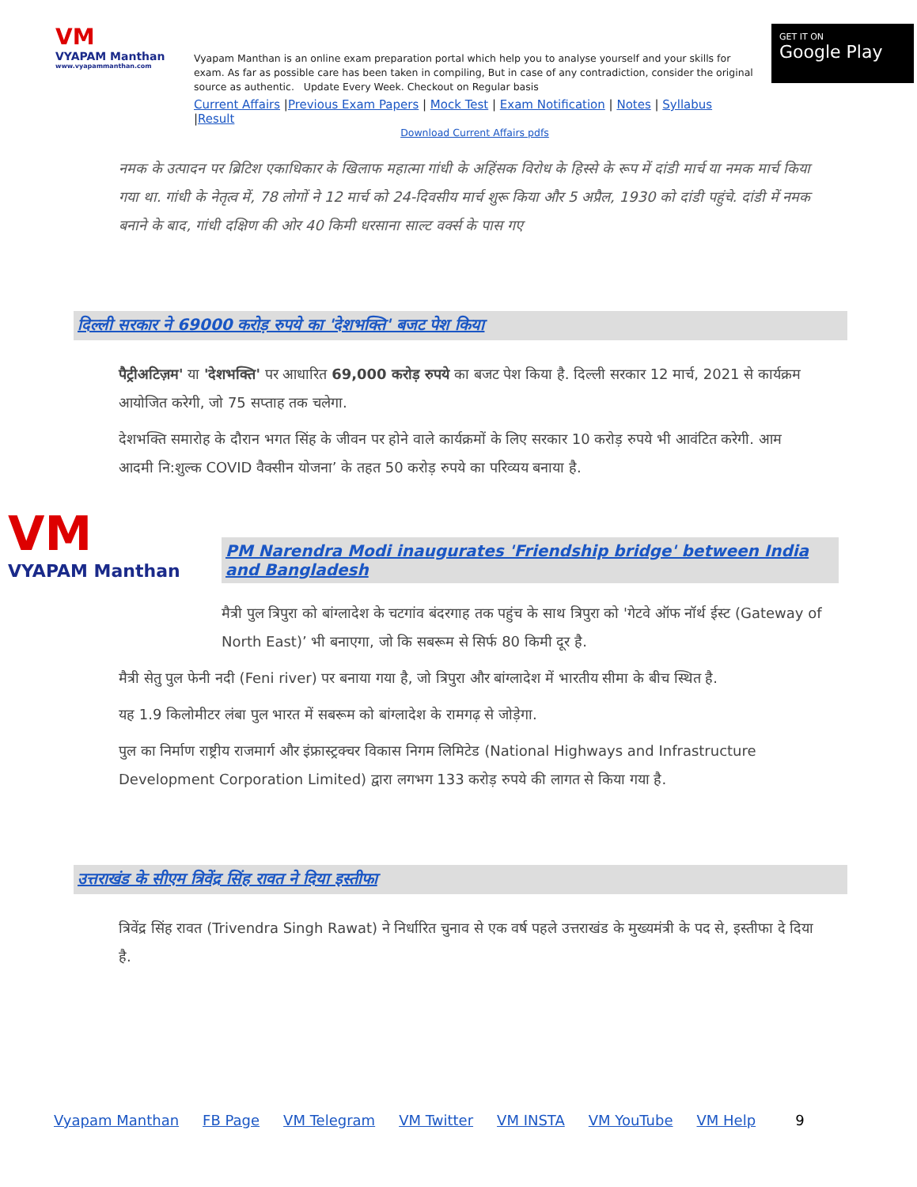VM
VYAPAM Manthan
www.vyapammanthan.com
Vyapam Manthan is an online exam preparation portal which help you to analyse yourself and your skills for exam. As far as possible care has been taken in compiling, But in case of any contradiction, consider the original source as authentic. Update Every Week. Checkout on Regular basis
Current Affairs |Previous Exam Papers | Mock Test | Exam Notification | Notes | Syllabus |Result
Download Current Affairs pdfs
GET IT ON
Google Play
नमक के उत्पादन पर ब्रिटिश एकाधिकार के खिलाफ महात्मा गांधी के अहिंसक विरोध के हिस्से के रूप में दांडी मार्च या नमक मार्च किया गया था. गांधी के नेतृत्व में, 78 लोगों ने 12 मार्च को 24-दिवसीय मार्च शुरू किया और 5 अप्रैल, 1930 को दांडी पहुंचे. दांडी में नमक बनाने के बाद, गांधी दक्षिण की ओर 40 किमी धरसाना साल्ट वर्क्स के पास गए
दिल्ली सरकार ने 69000 करोड़ रुपये का 'देशभक्ति' बजट पेश किया
पैट्रीअटिज़म' या 'देशभक्ति' पर आधारित 69,000 करोड़ रुपये का बजट पेश किया है. दिल्ली सरकार 12 मार्च, 2021 से कार्यक्रम आयोजित करेगी, जो 75 सप्ताह तक चलेगा.
देशभक्ति समारोह के दौरान भगत सिंह के जीवन पर होने वाले कार्यक्रमों के लिए सरकार 10 करोड़ रुपये भी आवंटित करेगी. आम आदमी नि:शुल्क COVID वैक्सीन योजना’ के तहत 50 करोड़ रुपये का परिव्यय बनाया है.
VM
VYAPAM Manthan
PM Narendra Modi inaugurates 'Friendship bridge' between India and Bangladesh
मैत्री पुल त्रिपुरा को बांग्लादेश के चटगांव बंदरगाह तक पहुंच के साथ त्रिपुरा को 'गेटवे ऑफ नॉर्थ ईस्ट (Gateway of North East)’ भी बनाएगा, जो कि सबरूम से सिर्फ 80 किमी दूर है.
मैत्री सेतु पुल फेनी नदी (Feni river) पर बनाया गया है, जो त्रिपुरा और बांग्लादेश में भारतीय सीमा के बीच स्थित है.
यह 1.9 किलोमीटर लंबा पुल भारत में सबरूम को बांग्लादेश के रामगढ़ से जोड़ेगा.
पुल का निर्माण राष्ट्रीय राजमार्ग और इंफ्रास्ट्रक्चर विकास निगम लिमिटेड (National Highways and Infrastructure Development Corporation Limited) द्वारा लगभग 133 करोड़ रुपये की लागत से किया गया है.
उत्तराखंड के सीएम त्रिवेंद्र सिंह रावत ने दिया इस्तीफा
त्रिवेंद्र सिंह रावत (Trivendra Singh Rawat) ने निर्धारित चुनाव से एक वर्ष पहले उत्तराखंड के मुख्यमंत्री के पद से, इस्तीफा दे दिया है.
Vyapam Manthan FB Page VM Telegram VM Twitter VM INSTA VM YouTube VM Help 9